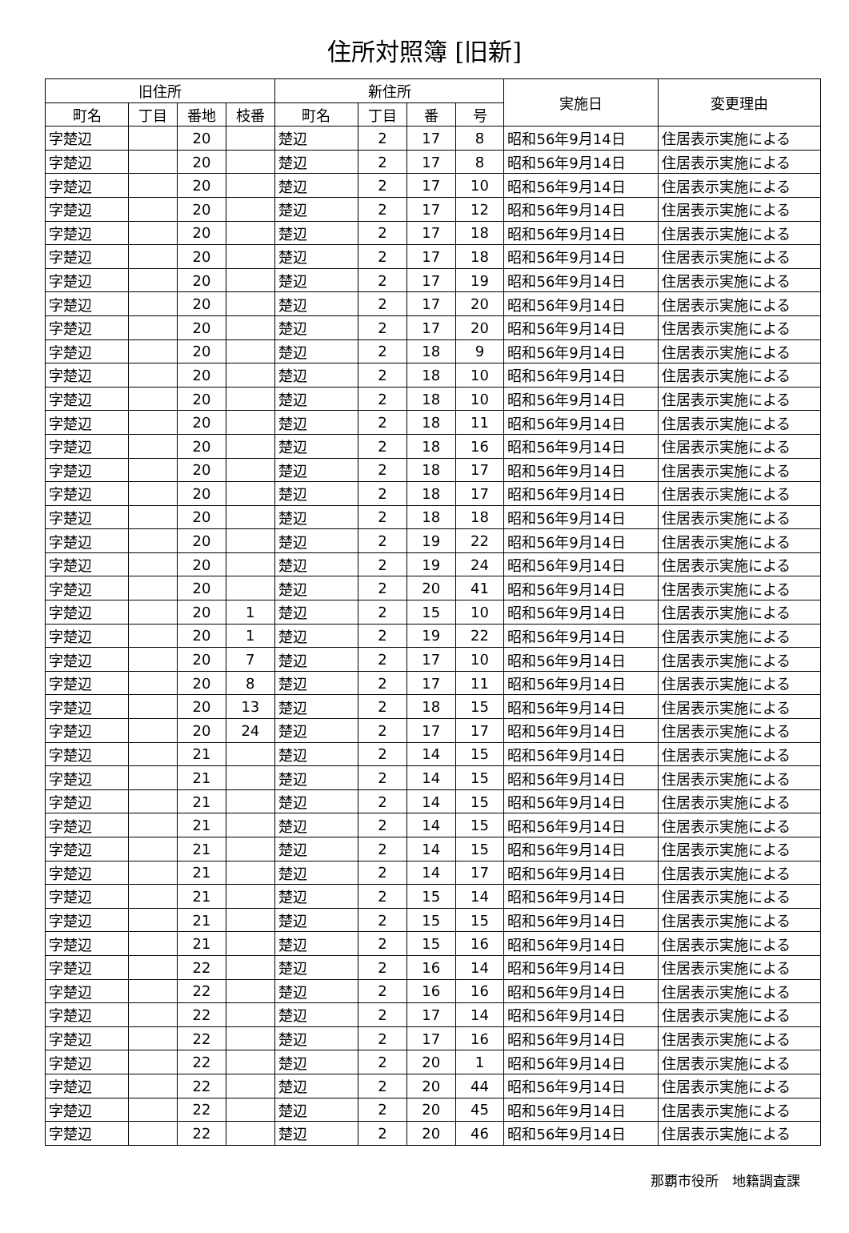住所対照簿 [旧新]
| 旧住所 | | | | 新住所 | | | | 実施日 | 変更理由 |
| --- | --- | --- | --- | --- | --- | --- | --- | --- | --- |
| 町名 | 丁目 | 番地 | 枝番 | 町名 | 丁目 | 番 | 号 | | |
| 字楚辺 | | 20 | | 楚辺 | 2 | 17 | 8 | 昭和56年9月14日 | 住居表示実施による |
| 字楚辺 | | 20 | | 楚辺 | 2 | 17 | 8 | 昭和56年9月14日 | 住居表示実施による |
| 字楚辺 | | 20 | | 楚辺 | 2 | 17 | 10 | 昭和56年9月14日 | 住居表示実施による |
| 字楚辺 | | 20 | | 楚辺 | 2 | 17 | 12 | 昭和56年9月14日 | 住居表示実施による |
| 字楚辺 | | 20 | | 楚辺 | 2 | 17 | 18 | 昭和56年9月14日 | 住居表示実施による |
| 字楚辺 | | 20 | | 楚辺 | 2 | 17 | 18 | 昭和56年9月14日 | 住居表示実施による |
| 字楚辺 | | 20 | | 楚辺 | 2 | 17 | 19 | 昭和56年9月14日 | 住居表示実施による |
| 字楚辺 | | 20 | | 楚辺 | 2 | 17 | 20 | 昭和56年9月14日 | 住居表示実施による |
| 字楚辺 | | 20 | | 楚辺 | 2 | 17 | 20 | 昭和56年9月14日 | 住居表示実施による |
| 字楚辺 | | 20 | | 楚辺 | 2 | 18 | 9 | 昭和56年9月14日 | 住居表示実施による |
| 字楚辺 | | 20 | | 楚辺 | 2 | 18 | 10 | 昭和56年9月14日 | 住居表示実施による |
| 字楚辺 | | 20 | | 楚辺 | 2 | 18 | 10 | 昭和56年9月14日 | 住居表示実施による |
| 字楚辺 | | 20 | | 楚辺 | 2 | 18 | 11 | 昭和56年9月14日 | 住居表示実施による |
| 字楚辺 | | 20 | | 楚辺 | 2 | 18 | 16 | 昭和56年9月14日 | 住居表示実施による |
| 字楚辺 | | 20 | | 楚辺 | 2 | 18 | 17 | 昭和56年9月14日 | 住居表示実施による |
| 字楚辺 | | 20 | | 楚辺 | 2 | 18 | 17 | 昭和56年9月14日 | 住居表示実施による |
| 字楚辺 | | 20 | | 楚辺 | 2 | 18 | 18 | 昭和56年9月14日 | 住居表示実施による |
| 字楚辺 | | 20 | | 楚辺 | 2 | 19 | 22 | 昭和56年9月14日 | 住居表示実施による |
| 字楚辺 | | 20 | | 楚辺 | 2 | 19 | 24 | 昭和56年9月14日 | 住居表示実施による |
| 字楚辺 | | 20 | | 楚辺 | 2 | 20 | 41 | 昭和56年9月14日 | 住居表示実施による |
| 字楚辺 | | 20 | 1 | 楚辺 | 2 | 15 | 10 | 昭和56年9月14日 | 住居表示実施による |
| 字楚辺 | | 20 | 1 | 楚辺 | 2 | 19 | 22 | 昭和56年9月14日 | 住居表示実施による |
| 字楚辺 | | 20 | 7 | 楚辺 | 2 | 17 | 10 | 昭和56年9月14日 | 住居表示実施による |
| 字楚辺 | | 20 | 8 | 楚辺 | 2 | 17 | 11 | 昭和56年9月14日 | 住居表示実施による |
| 字楚辺 | | 20 | 13 | 楚辺 | 2 | 18 | 15 | 昭和56年9月14日 | 住居表示実施による |
| 字楚辺 | | 20 | 24 | 楚辺 | 2 | 17 | 17 | 昭和56年9月14日 | 住居表示実施による |
| 字楚辺 | | 21 | | 楚辺 | 2 | 14 | 15 | 昭和56年9月14日 | 住居表示実施による |
| 字楚辺 | | 21 | | 楚辺 | 2 | 14 | 15 | 昭和56年9月14日 | 住居表示実施による |
| 字楚辺 | | 21 | | 楚辺 | 2 | 14 | 15 | 昭和56年9月14日 | 住居表示実施による |
| 字楚辺 | | 21 | | 楚辺 | 2 | 14 | 15 | 昭和56年9月14日 | 住居表示実施による |
| 字楚辺 | | 21 | | 楚辺 | 2 | 14 | 15 | 昭和56年9月14日 | 住居表示実施による |
| 字楚辺 | | 21 | | 楚辺 | 2 | 14 | 17 | 昭和56年9月14日 | 住居表示実施による |
| 字楚辺 | | 21 | | 楚辺 | 2 | 15 | 14 | 昭和56年9月14日 | 住居表示実施による |
| 字楚辺 | | 21 | | 楚辺 | 2 | 15 | 15 | 昭和56年9月14日 | 住居表示実施による |
| 字楚辺 | | 21 | | 楚辺 | 2 | 15 | 16 | 昭和56年9月14日 | 住居表示実施による |
| 字楚辺 | | 22 | | 楚辺 | 2 | 16 | 14 | 昭和56年9月14日 | 住居表示実施による |
| 字楚辺 | | 22 | | 楚辺 | 2 | 16 | 16 | 昭和56年9月14日 | 住居表示実施による |
| 字楚辺 | | 22 | | 楚辺 | 2 | 17 | 14 | 昭和56年9月14日 | 住居表示実施による |
| 字楚辺 | | 22 | | 楚辺 | 2 | 17 | 16 | 昭和56年9月14日 | 住居表示実施による |
| 字楚辺 | | 22 | | 楚辺 | 2 | 20 | 1 | 昭和56年9月14日 | 住居表示実施による |
| 字楚辺 | | 22 | | 楚辺 | 2 | 20 | 44 | 昭和56年9月14日 | 住居表示実施による |
| 字楚辺 | | 22 | | 楚辺 | 2 | 20 | 45 | 昭和56年9月14日 | 住居表示実施による |
| 字楚辺 | | 22 | | 楚辺 | 2 | 20 | 46 | 昭和56年9月14日 | 住居表示実施による |
那覇市役所　地籍調査課